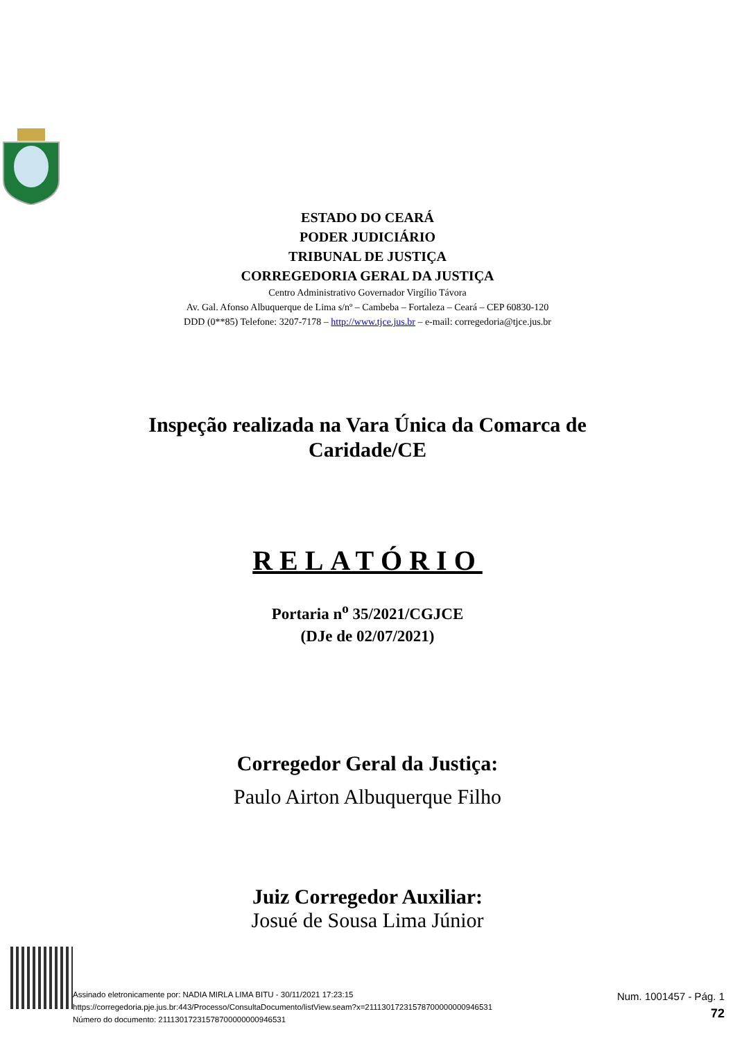ESTADO DO CEARÁ
PODER JUDICIÁRIO
TRIBUNAL DE JUSTIÇA
CORREGEDORIA GERAL DA JUSTIÇA
Centro Administrativo Governador Virgílio Távora
Av. Gal. Afonso Albuquerque de Lima s/nº – Cambeba – Fortaleza – Ceará – CEP 60830-120
DDD (0**85) Telefone: 3207-7178 – http://www.tjce.jus.br – e-mail: corregedoria@tjce.jus.br
Inspeção realizada na Vara Única da Comarca de
Caridade/CE
RELATÓRIO
Portaria n<sup>o</sup> 35/2021/CGJCE
(DJe de 02/07/2021)
Corregedor Geral da Justiça:
Paulo Airton Albuquerque Filho
Juiz Corregedor Auxiliar:
Josué de Sousa Lima Júnior
Assinado eletronicamente por: NADIA MIRLA LIMA BITU - 30/11/2021 17:23:15
https://corregedoria.pje.jus.br:443/Processo/ConsultaDocumento/listView.seam?x=21113017231578700000000946531
Número do documento: 21113017231578700000000946531
Num. 1001457 - Pág. 1
72